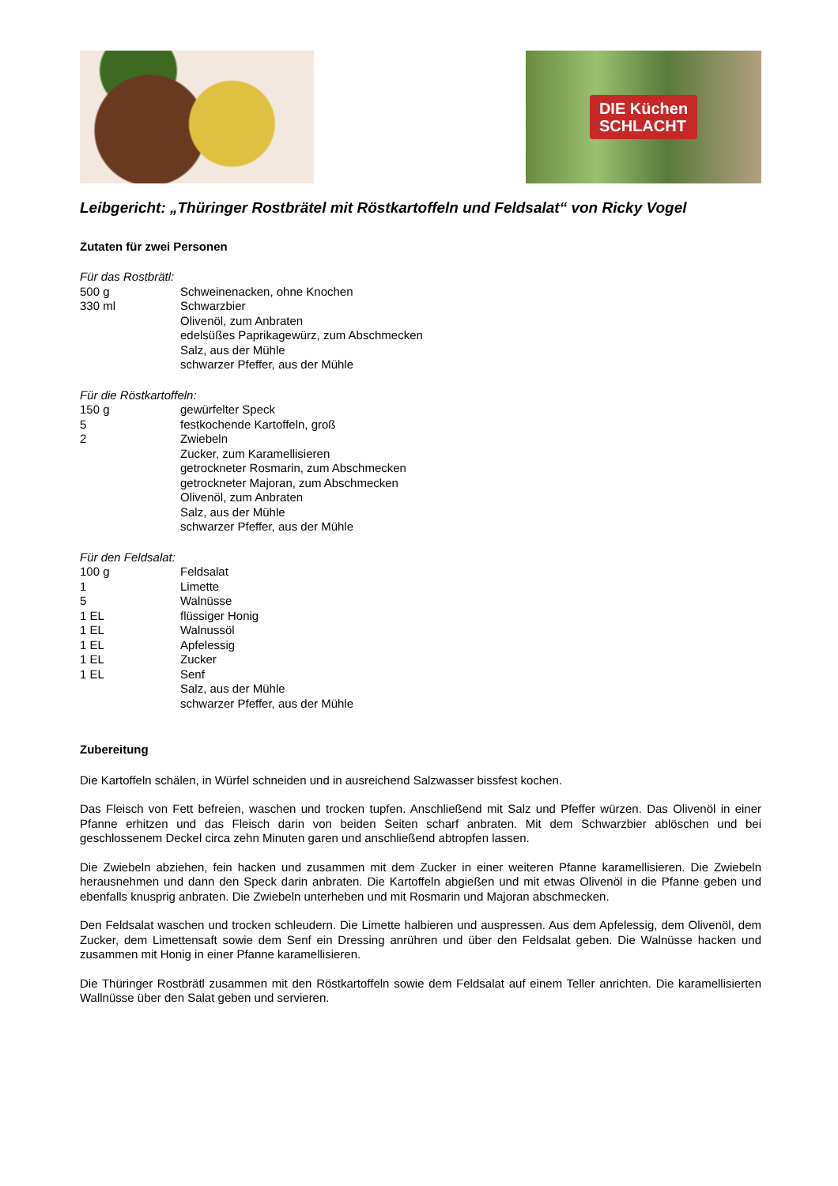DIE Küchen
SCHLACHT
Leibgericht: „Thüringer Rostbrätel mit Röstkartoffeln und Feldsalat“ von Ricky Vogel
Zutaten für zwei Personen
Für das Rostbrätl:
500 g Schweinenacken, ohne Knochen
330 ml Schwarzbier
Olivenöl, zum Anbraten
edelsüßes Paprikagewürz, zum Abschmecken
Salz, aus der Mühle
schwarzer Pfeffer, aus der Mühle
Für die Röstkartoffeln:
150 g gewürfelter Speck
5 festkochende Kartoffeln, groß
2 Zwiebeln
Zucker, zum Karamellisieren
getrockneter Rosmarin, zum Abschmecken
getrockneter Majoran, zum Abschmecken
Olivenöl, zum Anbraten
Salz, aus der Mühle
schwarzer Pfeffer, aus der Mühle
Für den Feldsalat:
100 g Feldsalat
1 Limette
5 Walnüsse
1 EL flüssiger Honig
1 EL Walnussöl
1 EL Apfelessig
1 EL Zucker
1 EL Senf
Salz, aus der Mühle
schwarzer Pfeffer, aus der Mühle
Zubereitung
Die Kartoffeln schälen, in Würfel schneiden und in ausreichend Salzwasser bissfest kochen.
Das Fleisch von Fett befreien, waschen und trocken tupfen. Anschließend mit Salz und Pfeffer würzen. Das Olivenöl in einer Pfanne erhitzen und das Fleisch darin von beiden Seiten scharf anbraten. Mit dem Schwarzbier ablöschen und bei geschlossenem Deckel circa zehn Minuten garen und anschließend abtropfen lassen.
Die Zwiebeln abziehen, fein hacken und zusammen mit dem Zucker in einer weiteren Pfanne karamellisieren. Die Zwiebeln herausnehmen und dann den Speck darin anbraten. Die Kartoffeln abgießen und mit etwas Olivenöl in die Pfanne geben und ebenfalls knusprig anbraten. Die Zwiebeln unterheben und mit Rosmarin und Majoran abschmecken.
Den Feldsalat waschen und trocken schleudern. Die Limette halbieren und auspressen. Aus dem Apfelessig, dem Olivenöl, dem Zucker, dem Limettensaft sowie dem Senf ein Dressing anrühren und über den Feldsalat geben. Die Walnüsse hacken und zusammen mit Honig in einer Pfanne karamellisieren.
Die Thüringer Rostbrätl zusammen mit den Röstkartoffeln sowie dem Feldsalat auf einem Teller anrichten. Die karamellisierten Wallnüsse über den Salat geben und servieren.